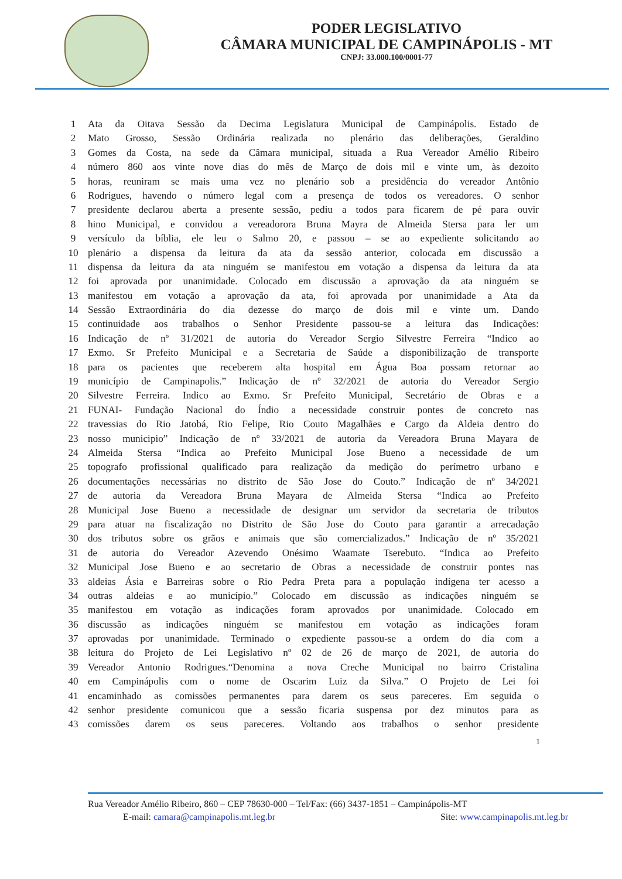PODER LEGISLATIVO
CÂMARA MUNICIPAL DE CAMPINÁPOLIS - MT
CNPJ: 33.000.100/0001-77
1 Ata da Oitava Sessão da Decima Legislatura Municipal de Campinápolis. Estado de
2 Mato Grosso, Sessão Ordinária realizada no plenário das deliberações, Geraldino
3 Gomes da Costa, na sede da Câmara municipal, situada a Rua Vereador Amélio Ribeiro
4 número 860 aos vinte nove dias do mês de Março de dois mil e vinte um, às dezoito
5 horas, reuniram se mais uma vez no plenário sob a presidência do vereador Antônio
6 Rodrigues, havendo o número legal com a presença de todos os vereadores. O senhor
7 presidente declarou aberta a presente sessão, pediu a todos para ficarem de pé para ouvir
8 hino Municipal, e convidou a vereadorora Bruna Mayra de Almeida Stersa para ler um
9 versículo da bíblia, ele leu o Salmo 20, e passou – se ao expediente solicitando ao
10 plenário a dispensa da leitura da ata da sessão anterior, colocada em discussão a
11 dispensa da leitura da ata ninguém se manifestou em votação a dispensa da leitura da ata
12 foi aprovada por unanimidade. Colocado em discussão a aprovação da ata ninguém se
13 manifestou em votação a aprovação da ata, foi aprovada por unanimidade a Ata da
14 Sessão Extraordinária do dia dezesse do março de dois mil e vinte um. Dando
15 continuidade aos trabalhos o Senhor Presidente passou-se a leitura das Indicações:
16 Indicação de nº 31/2021 de autoria do Vereador Sergio Silvestre Ferreira “Indico ao
17 Exmo. Sr Prefeito Municipal e a Secretaria de Saúde a disponibilização de transporte
18 para os pacientes que receberem alta hospital em Água Boa possam retornar ao
19 município de Campinapolis.” Indicação de nº 32/2021 de autoria do Vereador Sergio
20 Silvestre Ferreira. Indico ao Exmo. Sr Prefeito Municipal, Secretário de Obras e a
21 FUNAI- Fundação Nacional do Índio a necessidade construir pontes de concreto nas
22 travessias do Rio Jatobá, Rio Felipe, Rio Couto Magalhães e Cargo da Aldeia dentro do
23 nosso municipio” Indicação de nº 33/2021 de autoria da Vereadora Bruna Mayara de
24 Almeida Stersa “Indica ao Prefeito Municipal Jose Bueno a necessidade de um
25 topografo profissional qualificado para realização da medição do perímetro urbano e
26 documentações necessárias no distrito de São Jose do Couto.” Indicação de nº 34/2021
27 de autoria da Vereadora Bruna Mayara de Almeida Stersa “Indica ao Prefeito
28 Municipal Jose Bueno a necessidade de designar um servidor da secretaria de tributos
29 para atuar na fiscalização no Distrito de São Jose do Couto para garantir a arrecadação
30 dos tributos sobre os grãos e animais que são comercializados.” Indicação de nº 35/2021
31 de autoria do Vereador Azevendo Onésimo Waamate Tserebuto. “Indica ao Prefeito
32 Municipal Jose Bueno e ao secretario de Obras a necessidade de construir pontes nas
33 aldeias Ásia e Barreiras sobre o Rio Pedra Preta para a população indígena ter acesso a
34 outras aldeias e ao município.” Colocado em discussão as indicações ninguém se
35 manifestou em votação as indicações foram aprovados por unanimidade. Colocado em
36 discussão as indicações ninguém se manifestou em votação as indicações foram
37 aprovadas por unanimidade. Terminado o expediente passou-se a ordem do dia com a
38 leitura do Projeto de Lei Legislativo nº 02 de 26 de março de 2021, de autoria do
39 Vereador Antonio Rodrigues.“Denomina a nova Creche Municipal no bairro Cristalina
40 em Campinápolis com o nome de Oscarim Luiz da Silva.” O Projeto de Lei foi
41 encaminhado as comissões permanentes para darem os seus pareceres. Em seguida o
42 senhor presidente comunicou que a sessão ficaria suspensa por dez minutos para as
43 comissões darem os seus pareceres. Voltando aos trabalhos o senhor presidente
1
Rua Vereador Amélio Ribeiro, 860 – CEP 78630-000 – Tel/Fax: (66) 3437-1851 – Campinápolis-MT
E-mail: camara@campinapolis.mt.leg.br Site: www.campinapolis.mt.leg.br